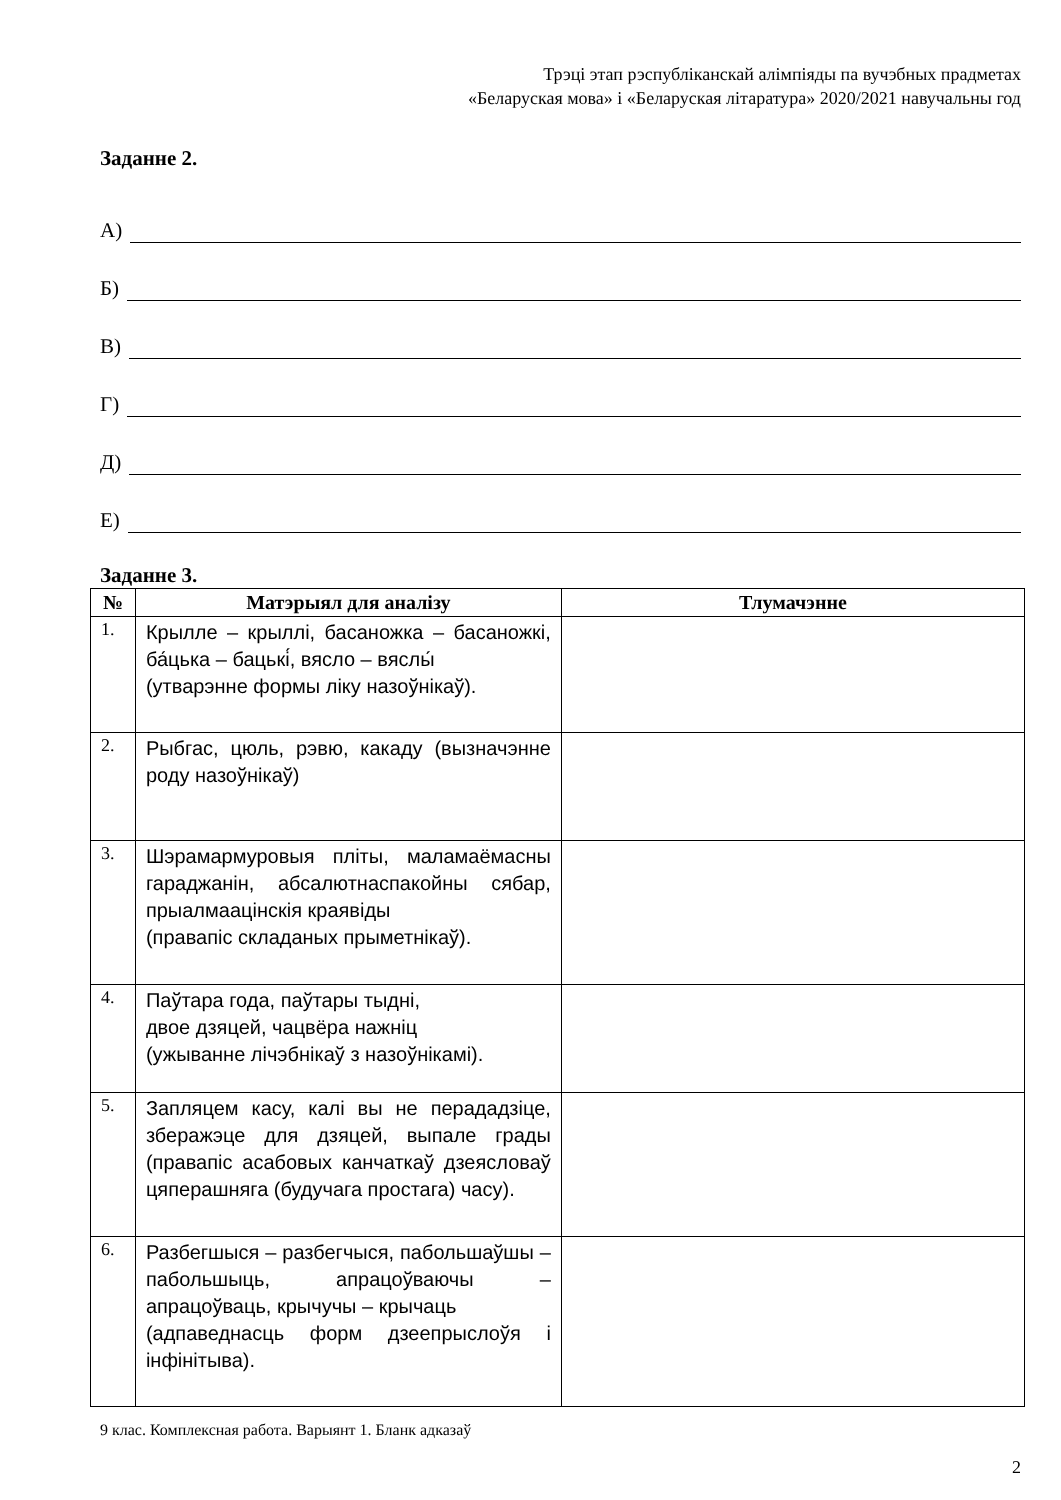Трэці этап рэспубліканскай алімпіяды па вучэбных прадметах
«Беларуская мова» і «Беларуская літаратура» 2020/2021 навучальны год
Заданне 2.
А)
Б)
В)
Г)
Д)
Е)
Заданне 3.
| № | Матэрыял для аналізу | Тлумачэнне |
| --- | --- | --- |
| 1. | Крылле – крыллі, басаножка – басаножкі, ба́цька – бацькі́, вясло – вяслы́ (утварэнне формы ліку назоўнікаў). | |
| 2. | Рыбгас, цюль, рэвю, какаду (вызначэнне роду назоўнікаў) | |
| 3. | Шэрамармуровыя пліты, маламаёмасны гараджанін, абсалютнаспакойны сябар, прыалмаацінскія краявіды (правапіс складаных прыметнікаў). | |
| 4. | Паўтара года, паўтары тыдні, двое дзяцей, чацвёра нажніц (ужыванне лічэбнікаў з назоўнікамі). | |
| 5. | Запляцем касу, калі вы не перададзіце, зберажэце для дзяцей, выпале грады (правапіс асабовых канчаткаў дзеясловаў цяперашняга (будучага простага) часу). | |
| 6. | Разбегшыся – разбегчыся, пабольшаўшы – пабольшыць, апрацоўваючы – апрацоўваць, крычучы – крычаць (адпаведнасць форм дзеепрыслоўя і інфінітыва). | |
9 клас. Комплексная работа. Варыянт 1. Бланк адказаў
2